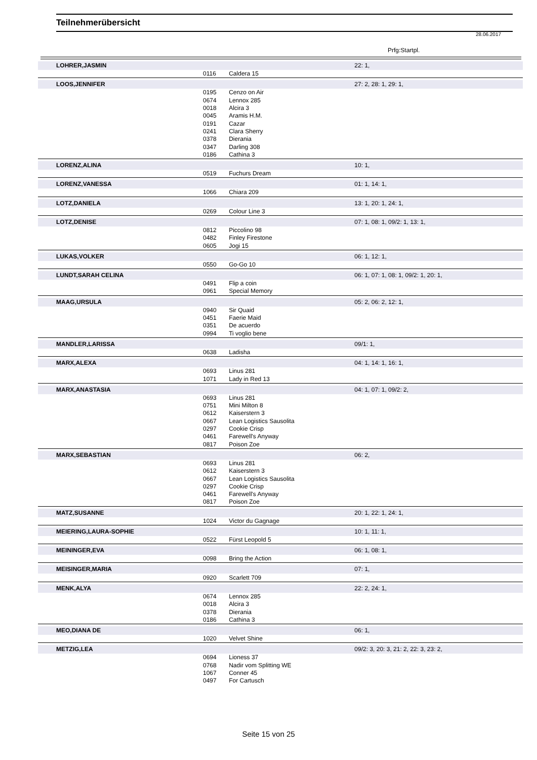Teilnehmerübersicht
28.06.2017
Prfg:Startpl.
| LOHRER,JASMIN | | | 22: 1, |
| | 0116 | Caldera 15 | |
| LOOS,JENNIFER | | | 27: 2, 28: 1, 29: 1, |
| | 0195 | Cenzo on Air | |
| | 0674 | Lennox 285 | |
| | 0018 | Alcira 3 | |
| | 0045 | Aramis H.M. | |
| | 0191 | Cazar | |
| | 0241 | Clara Sherry | |
| | 0378 | Dierania | |
| | 0347 | Darling 308 | |
| | 0186 | Cathina 3 | |
| LORENZ,ALINA | | | 10: 1, |
| | 0519 | Fuchurs Dream | |
| LORENZ,VANESSA | | | 01: 1, 14: 1, |
| | 1066 | Chiara 209 | |
| LOTZ,DANIELA | | | 13: 1, 20: 1, 24: 1, |
| | 0269 | Colour Line 3 | |
| LOTZ,DENISE | | | 07: 1, 08: 1, 09/2: 1, 13: 1, |
| | 0812 | Piccolino 98 | |
| | 0482 | Finley Firestone | |
| | 0605 | Jogi 15 | |
| LUKAS,VOLKER | | | 06: 1, 12: 1, |
| | 0550 | Go-Go 10 | |
| LUNDT,SARAH CELINA | | | 06: 1, 07: 1, 08: 1, 09/2: 1, 20: 1, |
| | 0491 | Flip a coin | |
| | 0961 | Special Memory | |
| MAAG,URSULA | | | 05: 2, 06: 2, 12: 1, |
| | 0940 | Sir Quaid | |
| | 0451 | Faerie Maid | |
| | 0351 | De acuerdo | |
| | 0994 | Ti voglio bene | |
| MANDLER,LARISSA | | | 09/1: 1, |
| | 0638 | Ladisha | |
| MARX,ALEXA | | | 04: 1, 14: 1, 16: 1, |
| | 0693 | Linus 281 | |
| | 1071 | Lady in Red 13 | |
| MARX,ANASTASIA | | | 04: 1, 07: 1, 09/2: 2, |
| | 0693 | Linus 281 | |
| | 0751 | Mini Milton 8 | |
| | 0612 | Kaiserstern 3 | |
| | 0667 | Lean Logistics Sausolita | |
| | 0297 | Cookie Crisp | |
| | 0461 | Farewell's Anyway | |
| | 0817 | Poison Zoe | |
| MARX,SEBASTIAN | | | 06: 2, |
| | 0693 | Linus 281 | |
| | 0612 | Kaiserstern 3 | |
| | 0667 | Lean Logistics Sausolita | |
| | 0297 | Cookie Crisp | |
| | 0461 | Farewell's Anyway | |
| | 0817 | Poison Zoe | |
| MATZ,SUSANNE | | | 20: 1, 22: 1, 24: 1, |
| | 1024 | Victor du Gagnage | |
| MEIERING,LAURA-SOPHIE | | | 10: 1, 11: 1, |
| | 0522 | Fürst Leopold 5 | |
| MEININGER,EVA | | | 06: 1, 08: 1, |
| | 0098 | Bring the Action | |
| MEISINGER,MARIA | | | 07: 1, |
| | 0920 | Scarlett 709 | |
| MENK,ALYA | | | 22: 2, 24: 1, |
| | 0674 | Lennox 285 | |
| | 0018 | Alcira 3 | |
| | 0378 | Dierania | |
| | 0186 | Cathina 3 | |
| MEO,DIANA DE | | | 06: 1, |
| | 1020 | Velvet Shine | |
| METZIG,LEA | | | 09/2: 3, 20: 3, 21: 2, 22: 3, 23: 2, |
| | 0694 | Lioness 37 | |
| | 0768 | Nadir vom Splitting WE | |
| | 1067 | Conner 45 | |
| | 0497 | For Cartusch | |
Seite 15 von 25